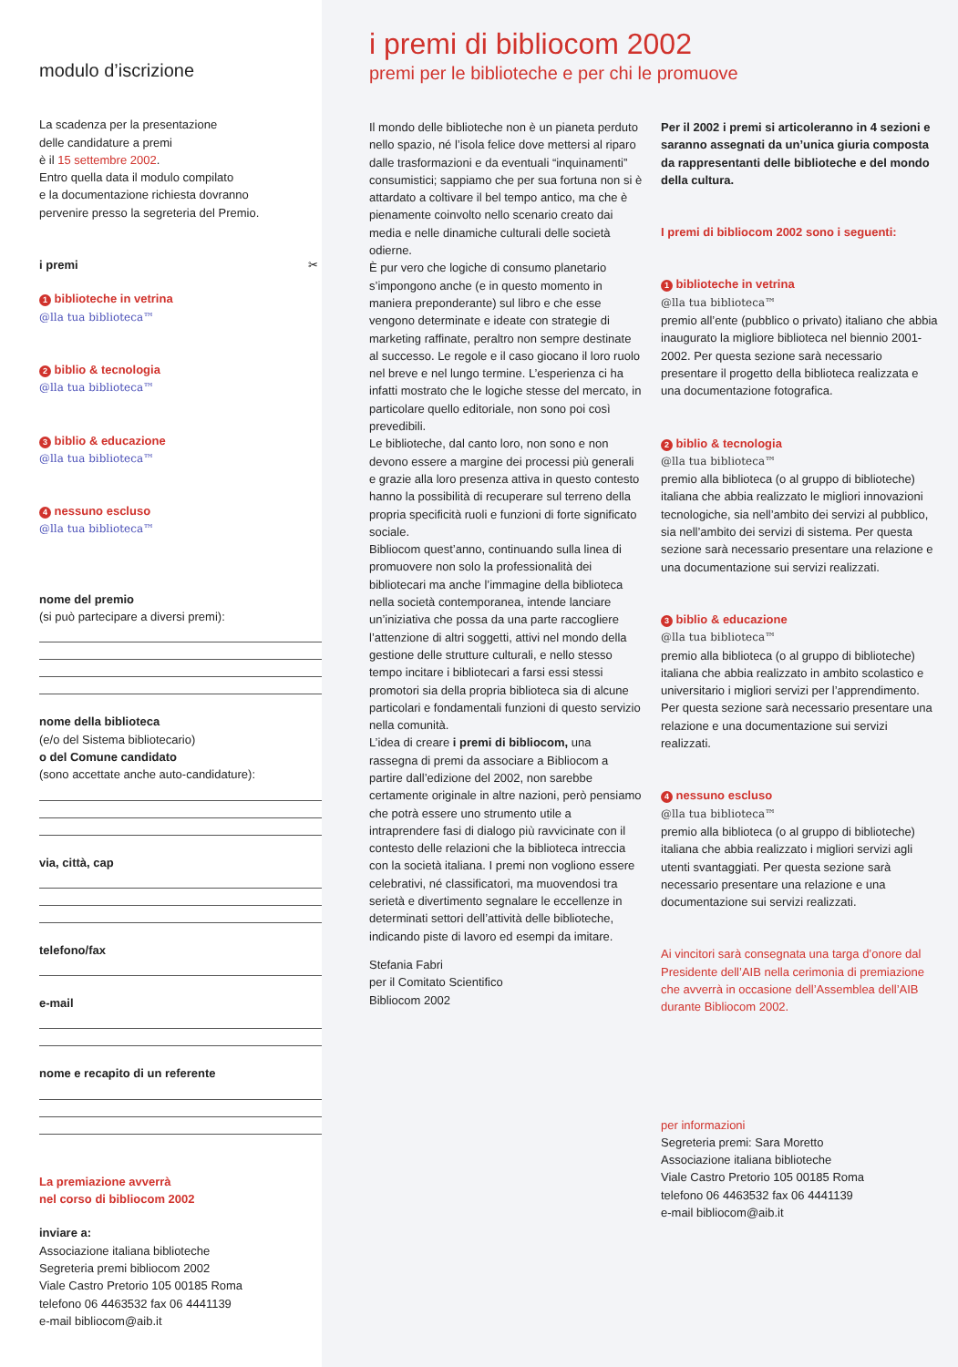modulo d’iscrizione
La scadenza per la presentazione
delle candidature a premi
è il 15 settembre 2002.
Entro quella data il modulo compilato
e la documentazione richiesta dovranno
pervenire presso la segreteria del Premio.
i premi ✂
1 biblioteche in vetrina
@lla tua biblioteca™
2 biblio & tecnologia
@lla tua biblioteca™
3 biblio & educazione
@lla tua biblioteca™
4 nessuno escluso
@lla tua biblioteca™
nome del premio
(si può partecipare a diversi premi):
nome della biblioteca
(e/o del Sistema bibliotecario)
o del Comune candidato
(sono accettate anche auto-candidature):
via, città, cap
telefono/fax
e-mail
nome e recapito di un referente
La premiazione avverrà
nel corso di bibliocom 2002
inviare a:
Associazione italiana biblioteche
Segreteria premi bibliocom 2002
Viale Castro Pretorio 105 00185 Roma
telefono 06 4463532 fax 06 4441139
e-mail bibliocom@aib.it
i premi di bibliocom 2002
premi per le biblioteche e per chi le promuove
Il mondo delle biblioteche non è un pianeta perduto nello spazio, né l’isola felice dove mettersi al riparo dalle trasformazioni e da eventuali “inquinamenti” consumistici; sappiamo che per sua fortuna non si è attardato a coltivare il bel tempo antico, ma che è pienamente coinvolto nello scenario creato dai media e nelle dinamiche culturali delle società odierne.
È pur vero che logiche di consumo planetario s’impongono anche (e in questo momento in maniera preponderante) sul libro e che esse vengono determinate e ideate con strategie di marketing raffinate, peraltro non sempre destinate al successo. Le regole e il caso giocano il loro ruolo nel breve e nel lungo termine. L’esperienza ci ha infatti mostrato che le logiche stesse del mercato, in particolare quello editoriale, non sono poi così prevedibili.
Le biblioteche, dal canto loro, non sono e non devono essere a margine dei processi più generali e grazie alla loro presenza attiva in questo contesto hanno la possibilità di recuperare sul terreno della propria specificità ruoli e funzioni di forte significato sociale.
Bibliocom quest’anno, continuando sulla linea di promuovere non solo la professionalità dei bibliotecari ma anche l’immagine della biblioteca nella società contemporanea, intende lanciare un’iniziativa che possa da una parte raccogliere l’attenzione di altri soggetti, attivi nel mondo della gestione delle strutture culturali, e nello stesso tempo incitare i bibliotecari a farsi essi stessi promotori sia della propria biblioteca sia di alcune particolari e fondamentali funzioni di questo servizio nella comunità.
L’idea di creare i premi di bibliocom, una rassegna di premi da associare a Bibliocom a partire dall’edizione del 2002, non sarebbe certamente originale in altre nazioni, però pensiamo che potrà essere uno strumento utile a intraprendere fasi di dialogo più ravvicinate con il contesto delle relazioni che la biblioteca intreccia con la società italiana. I premi non vogliono essere celebrativi, né classificatori, ma muovendosi tra serietà e divertimento segnalare le eccellenze in determinati settori dell’attività delle biblioteche, indicando piste di lavoro ed esempi da imitare.
Stefania Fabri
per il Comitato Scientifico
Bibliocom 2002
Per il 2002 i premi si articoleranno in 4 sezioni e saranno assegnati da un’unica giuria composta da rappresentanti delle biblioteche e del mondo della cultura.
I premi di bibliocom 2002 sono i seguenti:
1 biblioteche in vetrina
@lla tua biblioteca™
premio all’ente (pubblico o privato) italiano che abbia inaugurato la migliore biblioteca nel biennio 2001-2002. Per questa sezione sarà necessario presentare il progetto della biblioteca realizzata e una documentazione fotografica.
2 biblio & tecnologia
@lla tua biblioteca™
premio alla biblioteca (o al gruppo di biblioteche) italiana che abbia realizzato le migliori innovazioni tecnologiche, sia nell’ambito dei servizi al pubblico, sia nell’ambito dei servizi di sistema. Per questa sezione sarà necessario presentare una relazione e una documentazione sui servizi realizzati.
3 biblio & educazione
@lla tua biblioteca™
premio alla biblioteca (o al gruppo di biblioteche) italiana che abbia realizzato in ambito scolastico e universitario i migliori servizi per l’apprendimento. Per questa sezione sarà necessario presentare una relazione e una documentazione sui servizi realizzati.
4 nessuno escluso
@lla tua biblioteca™
premio alla biblioteca (o al gruppo di biblioteche) italiana che abbia realizzato i migliori servizi agli utenti svantaggiati. Per questa sezione sarà necessario presentare una relazione e una documentazione sui servizi realizzati.
Ai vincitori sarà consegnata una targa d’onore dal Presidente dell’AIB nella cerimonia di premiazione che avverrà in occasione dell’Assemblea dell’AIB durante Bibliocom 2002.
per informazioni
Segreteria premi: Sara Moretto
Associazione italiana biblioteche
Viale Castro Pretorio 105 00185 Roma
telefono 06 4463532 fax 06 4441139
e-mail bibliocom@aib.it